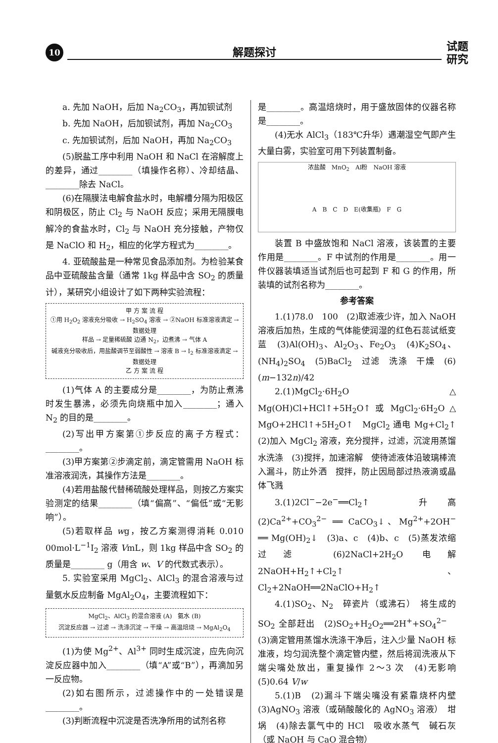10
解题探讨
试题
研究
a. 先加 NaOH，后加 Na<sub>2</sub>CO<sub>3</sub>，再加钡试剂
b. 先加 NaOH，后加钡试剂，再加 Na<sub>2</sub>CO<sub>3</sub>
c. 先加钡试剂，后加 NaOH，再加 Na<sub>2</sub>CO<sub>3</sub>
(5)脱盐工序中利用 NaOH 和 NaCl 在溶解度上的差异，通过________（填操作名称）、冷却结晶、________除去 NaCl。
(6)在隔膜法电解食盐水时，电解槽分隔为阳极区和阴极区，防止 Cl<sub>2</sub> 与 NaOH 反应；采用无隔膜电解冷的食盐水时，Cl<sub>2</sub> 与 NaOH 充分接触，产物仅是 NaClO 和 H<sub>2</sub>，相应的化学方程式为________。
4. 亚硫酸盐是一种常见食品添加剂。为检验某食品中亚硫酸盐含量（通常 1kg 样品中含 SO<sub>2</sub> 的质量计），某研究小组设计了如下两种实验流程：
甲 方 案 流 程
①用 H<sub>2</sub>O<sub>2</sub> 溶液充分吸收 → H<sub>2</sub>SO<sub>4</sub> 溶液 → ②NaOH 标准溶液滴定 → 数据处理
样品 → 足量稀硫酸 边通 N<sub>2</sub>，边煮沸 → 气体 A
碱液充分吸收后，用盐酸调节至弱酸性 → 溶液 B → I<sub>2</sub> 标准溶液滴定 → 数据处理
乙 方 案 流 程
(1)气体 A 的主要成分是________，为防止煮沸时发生暴沸，必须先向烧瓶中加入________；通入 N<sub>2</sub> 的目的是________。
(2)写出甲方案第①步反应的离子方程式：________。
(3)甲方案第②步滴定前，滴定管需用 NaOH 标准溶液润洗，其操作方法是________。
(4)若用盐酸代替稀硫酸处理样品，则按乙方案实验测定的结果________（填“偏高”、“偏低”或“无影响”）。
(5)若取样品 wg，按乙方案测得消耗 0.010 00mol·L<sup>−1</sup>I<sub>2</sub> 溶液 VmL，则 1kg 样品中含 SO<sub>2</sub> 的质量是________ g（用含 w、V 的代数式表示）。
5. 实验室采用 MgCl<sub>2</sub>、AlCl<sub>3</sub> 的混合溶液与过量氨水反应制备 MgAl<sub>2</sub>O<sub>4</sub>，主要流程如下：
MgCl<sub>2</sub>、AlCl<sub>3</sub> 的混合溶液 (A)　氨水 (B)
沉淀反应器 → 过滤 → 洗涤沉淀 → 干燥 → 高温焙烧 → MgAl<sub>2</sub>O<sub>4</sub>
(1)为使 Mg<sup>2+</sup>、Al<sup>3+</sup> 同时生成沉淀，应先向沉淀反应器中加入________（填“A”或“B”），再滴加另一反应物。
(2)如右图所示，过滤操作中的一处错误是________。
(3)判断流程中沉淀是否洗净所用的试剂名称
是________。高温焙烧时，用于盛放固体的仪器名称是________。
(4)无水 AlCl<sub>3</sub>（183℃升华）遇潮湿空气即产生大量白雾，实验室可用下列装置制备。
浓盐酸　MnO<sub>2</sub>　Al粉　NaOH 溶液
A　B　C　D　E(收集瓶)　F　G
装置 B 中盛放饱和 NaCl 溶液，该装置的主要作用是________。F 中试剂的作用是________。用一件仪器装填适当试剂后也可起到 F 和 G 的作用，所装填的试剂名称为________。
参考答案
1.(1)78.0　100　(2)取滤液少许，加入 NaOH 溶液后加热，生成的气体能使润湿的红色石蕊试纸变蓝　(3)Al(OH)<sub>3</sub>、Al<sub>2</sub>O<sub>3</sub>、Fe<sub>2</sub>O<sub>3</sub>　(4)K<sub>2</sub>SO<sub>4</sub>、(NH<sub>4</sub>)<sub>2</sub>SO<sub>4</sub>　(5)BaCl<sub>2</sub>　过滤　洗涤　干燥　(6)(m−132n)/42
2.(1)MgCl<sub>2</sub>·6H<sub>2</sub>O △ Mg(OH)Cl+HCl↑+5H<sub>2</sub>O↑ 或 MgCl<sub>2</sub>·6H<sub>2</sub>O △ MgO+2HCl↑+5H<sub>2</sub>O↑　MgCl<sub>2</sub> 通电 Mg+Cl<sub>2</sub>↑　(2)加入 MgCl<sub>2</sub> 溶液，充分搅拌，过滤，沉淀用蒸馏水洗涤　(3)搅拌，加速溶解　使待滤液体沿玻璃棒流入漏斗，防止外洒　搅拌，防止因局部过热液滴或晶体飞溅
3.(1)2Cl<sup>−</sup>−2e<sup>−</sup>══Cl<sub>2</sub>↑　升高　(2)Ca<sup>2+</sup>+CO<sub>3</sub><sup>2−</sup> ══ CaCO<sub>3</sub>↓、Mg<sup>2+</sup>+2OH<sup>−</sup> ══ Mg(OH)<sub>2</sub>↓　(3)a、c　(4)b、c　(5)蒸发浓缩　过滤　(6)2NaCl+2H<sub>2</sub>O 电解 2NaOH+H<sub>2</sub>↑+Cl<sub>2</sub>↑、Cl<sub>2</sub>+2NaOH══2NaClO+H<sub>2</sub>↑
4.(1)SO<sub>2</sub>、N<sub>2</sub>　碎瓷片（或沸石）　将生成的 SO<sub>2</sub> 全部赶出　(2)SO<sub>2</sub>+H<sub>2</sub>O<sub>2</sub>══2H<sup>+</sup>+SO<sub>4</sub><sup>2−</sup>　(3)滴定管用蒸馏水洗涤干净后，注入少量 NaOH 标准液，均匀润洗整个滴定管内壁，然后将润洗液从下端尖嘴处放出，重复操作 2～3 次　(4)无影响　(5)0.64 V/w
5.(1)B　(2)漏斗下端尖嘴没有紧靠烧杯内壁　(3)AgNO<sub>3</sub> 溶液（或硝酸酸化的 AgNO<sub>3</sub> 溶液）　坩埚　(4)除去氯气中的 HCl　吸收水蒸气　碱石灰（或 NaOH 与 CaO 混合物）